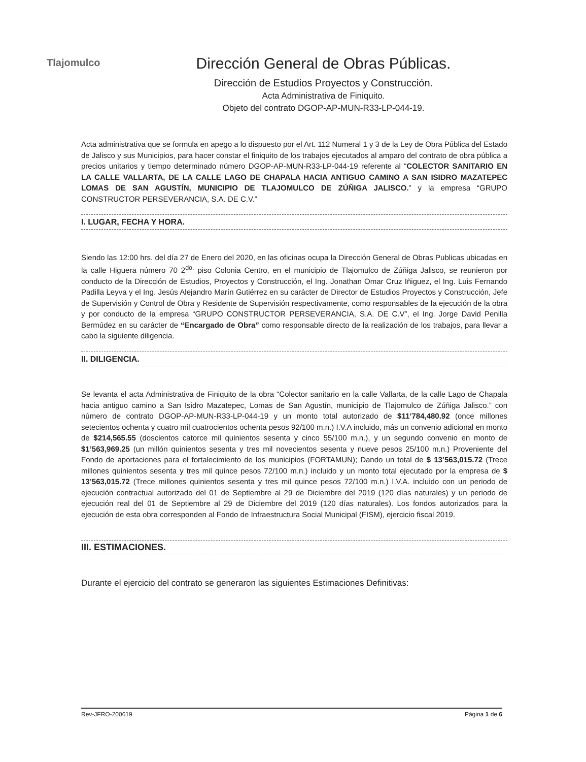Tlajomulco
Dirección General de Obras Públicas.
Dirección de Estudios Proyectos y Construcción.
Acta Administrativa de Finiquito.
Objeto del contrato DGOP-AP-MUN-R33-LP-044-19.
Acta administrativa que se formula en apego a lo dispuesto por el Art. 112 Numeral 1 y 3 de la Ley de Obra Pública del Estado de Jalisco y sus Municipios, para hacer constar el finiquito de los trabajos ejecutados al amparo del contrato de obra pública a precios unitarios y tiempo determinado número DGOP-AP-MUN-R33-LP-044-19 referente al “COLECTOR SANITARIO EN LA CALLE VALLARTA, DE LA CALLE LAGO DE CHAPALA HACIA ANTIGUO CAMINO A SAN ISIDRO MAZATEPEC LOMAS DE SAN AGUSTÍN, MUNICIPIO DE TLAJOMULCO DE ZÚÑIGA JALISCO.” y la empresa “GRUPO CONSTRUCTOR PERSEVERANCIA, S.A. DE C.V.”
I. LUGAR, FECHA Y HORA.
Siendo las 12:00 hrs. del día 27 de Enero del 2020, en las oficinas ocupa la Dirección General de Obras Publicas ubicadas en la calle Higuera número 70 2<sup>do.</sup> piso Colonia Centro, en el municipio de Tlajomulco de Zúñiga Jalisco, se reunieron por conducto de la Dirección de Estudios, Proyectos y Construcción, el Ing. Jonathan Omar Cruz Iñiguez, el Ing. Luis Fernando Padilla Leyva y el Ing. Jesús Alejandro Marín Gutiérrez en su carácter de Director de Estudios Proyectos y Construcción, Jefe de Supervisión y Control de Obra y Residente de Supervisión respectivamente, como responsables de la ejecución de la obra y por conducto de la empresa “GRUPO CONSTRUCTOR PERSEVERANCIA, S.A. DE C.V”, el Ing. Jorge David Penilla Bermúdez en su carácter de “Encargado de Obra” como responsable directo de la realización de los trabajos, para llevar a cabo la siguiente diligencia.
II. DILIGENCIA.
Se levanta el acta Administrativa de Finiquito de la obra “Colector sanitario en la calle Vallarta, de la calle Lago de Chapala hacia antiguo camino a San Isidro Mazatepec, Lomas de San Agustín, municipio de Tlajomulco de Zúñiga Jalisco.” con número de contrato DGOP-AP-MUN-R33-LP-044-19 y un monto total autorizado de $11’784,480.92 (once millones setecientos ochenta y cuatro mil cuatrocientos ochenta pesos 92/100 m.n.) I.V.A incluido, más un convenio adicional en monto de $214,565.55 (doscientos catorce mil quinientos sesenta y cinco 55/100 m.n.), y un segundo convenio en monto de $1’563,969.25 (un millón quinientos sesenta y tres mil novecientos sesenta y nueve pesos 25/100 m.n.) Proveniente del Fondo de aportaciones para el fortalecimiento de los municipios (FORTAMUN); Dando un total de $ 13’563,015.72 (Trece millones quinientos sesenta y tres mil quince pesos 72/100 m.n.) incluido y un monto total ejecutado por la empresa de $ 13’563,015.72 (Trece millones quinientos sesenta y tres mil quince pesos 72/100 m.n.) I.V.A. incluido con un periodo de ejecución contractual autorizado del 01 de Septiembre al 29 de Diciembre del 2019 (120 días naturales) y un periodo de ejecución real del 01 de Septiembre al 29 de Diciembre del 2019 (120 días naturales). Los fondos autorizados para la ejecución de esta obra corresponden al Fondo de Infraestructura Social Municipal (FISM), ejercicio fiscal 2019.
III. ESTIMACIONES.
Durante el ejercicio del contrato se generaron las siguientes Estimaciones Definitivas:
Rev-JFRO-200619 Página 1 de 6